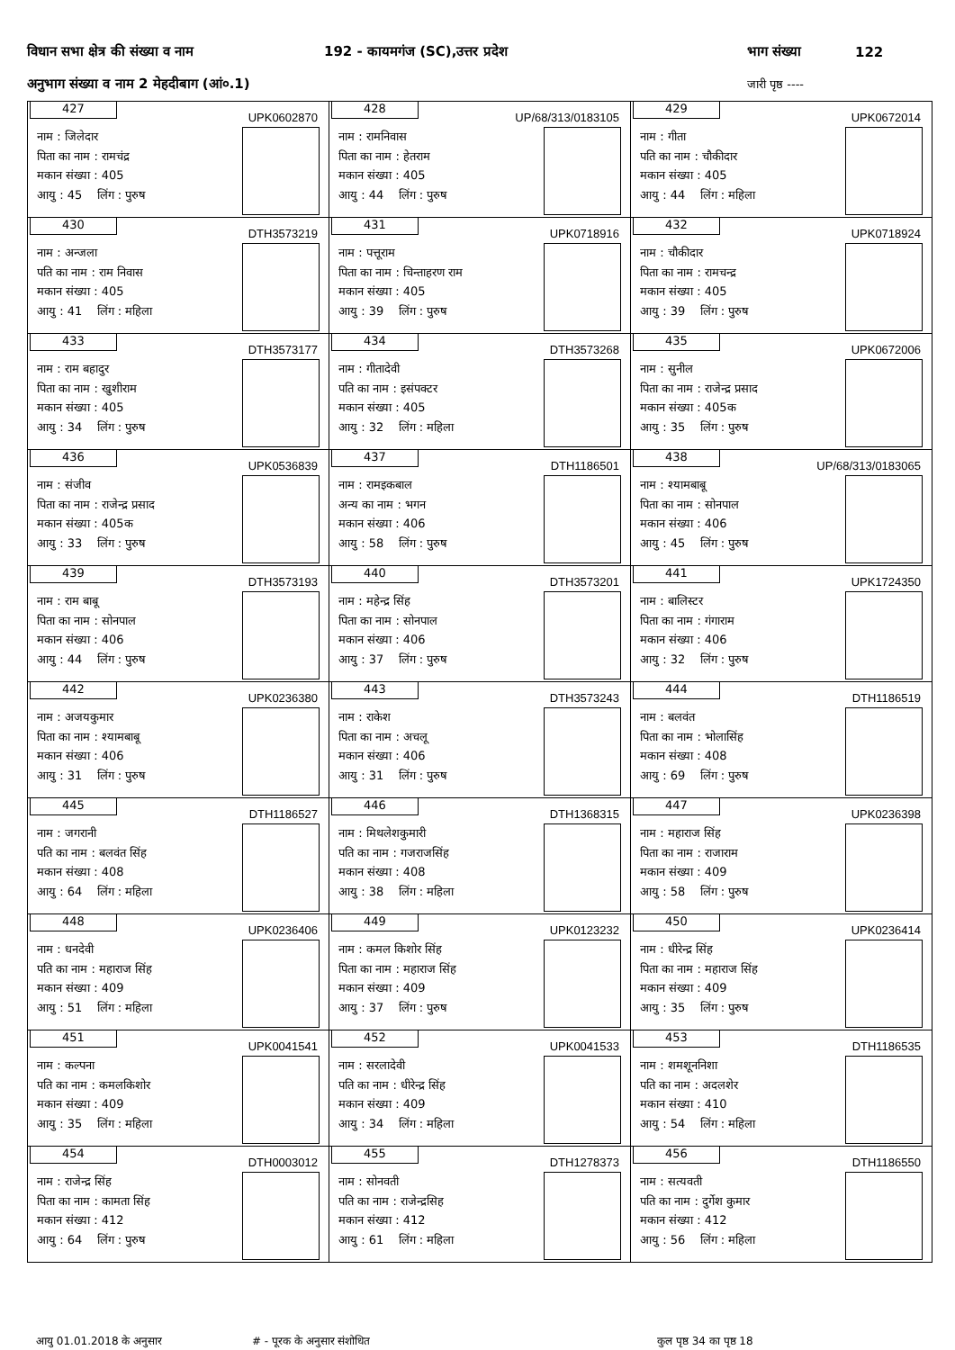विधान सभा क्षेत्र की संख्या व नाम 192 - कायमगंज (SC),उत्तर प्रदेश भाग संख्या 122
अनुभाग संख्या व नाम 2 मेहदीबाग (आं०.1) जारी पृष्ठ ----
| 427 UPK0602870 नाम : जिलेदार पिता का नाम : रामचंद्र मकान संख्या : 405 आयु : 45 लिंग : पुरुष | 428 UP/68/313/0183105 नाम : रामनिवास पिता का नाम : हेतराम मकान संख्या : 405 आयु : 44 लिंग : पुरुष | 429 UPK0672014 नाम : गीता पति का नाम : चौकीदार मकान संख्या : 405 आयु : 44 लिंग : महिला |
| 430 DTH3573219 नाम : अन्जला पति का नाम : राम निवास मकान संख्या : 405 आयु : 41 लिंग : महिला | 431 UPK0718916 नाम : पत्तूराम पिता का नाम : चिन्ताहरण राम मकान संख्या : 405 आयु : 39 लिंग : पुरुष | 432 UPK0718924 नाम : चौकीदार पिता का नाम : रामचन्द्र मकान संख्या : 405 आयु : 39 लिंग : पुरुष |
| 433 DTH3573177 नाम : राम बहादुर पिता का नाम : खुशीराम मकान संख्या : 405 आयु : 34 लिंग : पुरुष | 434 DTH3573268 नाम : गीतादेवी पति का नाम : इसंपक्टर मकान संख्या : 405 आयु : 32 लिंग : महिला | 435 UPK0672006 नाम : सुनील पिता का नाम : राजेन्द्र प्रसाद मकान संख्या : 405क आयु : 35 लिंग : पुरुष |
| 436 UPK0536839 नाम : संजीव पिता का नाम : राजेन्द्र प्रसाद मकान संख्या : 405क आयु : 33 लिंग : पुरुष | 437 DTH1186501 नाम : रामइकबाल अन्य का नाम : भगन मकान संख्या : 406 आयु : 58 लिंग : पुरुष | 438 UP/68/313/0183065 नाम : श्यामबाबू पिता का नाम : सोनपाल मकान संख्या : 406 आयु : 45 लिंग : पुरुष |
| 439 DTH3573193 नाम : राम बाबू पिता का नाम : सोनपाल मकान संख्या : 406 आयु : 44 लिंग : पुरुष | 440 DTH3573201 नाम : महेन्द्र सिंह पिता का नाम : सोनपाल मकान संख्या : 406 आयु : 37 लिंग : पुरुष | 441 UPK1724350 नाम : बालिस्टर पिता का नाम : गंगाराम मकान संख्या : 406 आयु : 32 लिंग : पुरुष |
| 442 UPK0236380 नाम : अजयकुमार पिता का नाम : श्यामबाबू मकान संख्या : 406 आयु : 31 लिंग : पुरुष | 443 DTH3573243 नाम : राकेश पिता का नाम : अचलू मकान संख्या : 406 आयु : 31 लिंग : पुरुष | 444 DTH1186519 नाम : बलवंत पिता का नाम : भोलासिंह मकान संख्या : 408 आयु : 69 लिंग : पुरुष |
| 445 DTH1186527 नाम : जगरानी पति का नाम : बलवंत सिंह मकान संख्या : 408 आयु : 64 लिंग : महिला | 446 DTH1368315 नाम : मिथलेशकुमारी पति का नाम : गजराजसिंह मकान संख्या : 408 आयु : 38 लिंग : महिला | 447 UPK0236398 नाम : महाराज सिंह पिता का नाम : राजाराम मकान संख्या : 409 आयु : 58 लिंग : पुरुष |
| 448 UPK0236406 नाम : धनदेवी पति का नाम : महाराज सिंह मकान संख्या : 409 आयु : 51 लिंग : महिला | 449 UPK0123232 नाम : कमल किशोर सिंह पिता का नाम : महाराज सिंह मकान संख्या : 409 आयु : 37 लिंग : पुरुष | 450 UPK0236414 नाम : धीरेन्द्र सिंह पिता का नाम : महाराज सिंह मकान संख्या : 409 आयु : 35 लिंग : पुरुष |
| 451 UPK0041541 नाम : कल्पना पति का नाम : कमलकिशोर मकान संख्या : 409 आयु : 35 लिंग : महिला | 452 UPK0041533 नाम : सरलादेवी पति का नाम : धीरेन्द्र सिंह मकान संख्या : 409 आयु : 34 लिंग : महिला | 453 DTH1186535 नाम : शमशूननिशा पति का नाम : अदलशेर मकान संख्या : 410 आयु : 54 लिंग : महिला |
| 454 DTH0003012 नाम : राजेन्द्र सिंह पिता का नाम : कामता सिंह मकान संख्या : 412 आयु : 64 लिंग : पुरुष | 455 DTH1278373 नाम : सोनवती पति का नाम : राजेन्द्रसिह मकान संख्या : 412 आयु : 61 लिंग : महिला | 456 DTH1186550 नाम : सत्यवती पति का नाम : दुर्गेश कुमार मकान संख्या : 412 आयु : 56 लिंग : महिला |
आयु 01.01.2018 के अनुसार # - पूरक के अनुसार संशोधित कुल पृष्ठ 34 का पृष्ठ 18